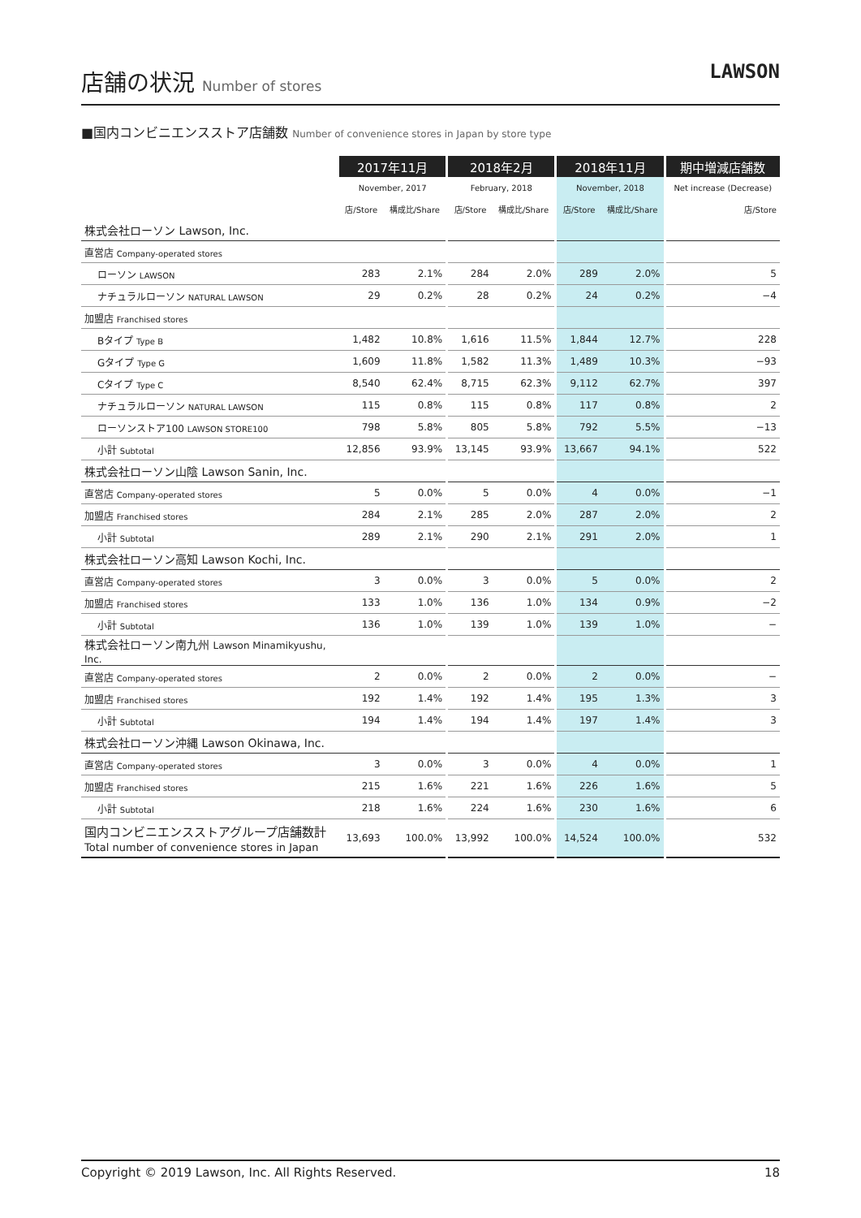店舗の状況 Number of stores
LAWSON
■国内コンビニエンスストア店舗数 Number of convenience stores in Japan by store type
| | 2017年11月 | | | 2018年2月 | | | 2018年11月 | | | 期中増減店舗数 |
| --- | --- | --- | --- | --- | --- | --- | --- | --- | --- | --- |
| | November, 2017 | | | February, 2018 | | | November, 2018 | | | Net increase (Decrease) |
| | 店/Store | 構成比/Share | | 店/Store | 構成比/Share | | 店/Store | 構成比/Share | | 店/Store |
| 株式会社ローソン Lawson, Inc. | | | | | | | | | | |
| 直営店 Company-operated stores | | | | | | | | | | |
| ローソン LAWSON | 283 | 2.1% | | 284 | 2.0% | | 289 | 2.0% | | 5 |
| ナチュラルローソン NATURAL LAWSON | 29 | 0.2% | | 28 | 0.2% | | 24 | 0.2% | | −4 |
| 加盟店 Franchised stores | | | | | | | | | | |
| Bタイプ Type B | 1,482 | 10.8% | | 1,616 | 11.5% | | 1,844 | 12.7% | | 228 |
| Gタイプ Type G | 1,609 | 11.8% | | 1,582 | 11.3% | | 1,489 | 10.3% | | −93 |
| Cタイプ Type C | 8,540 | 62.4% | | 8,715 | 62.3% | | 9,112 | 62.7% | | 397 |
| ナチュラルローソン NATURAL LAWSON | 115 | 0.8% | | 115 | 0.8% | | 117 | 0.8% | | 2 |
| ローソンストア100 LAWSON STORE100 | 798 | 5.8% | | 805 | 5.8% | | 792 | 5.5% | | −13 |
| 小計 Subtotal | 12,856 | 93.9% | | 13,145 | 93.9% | | 13,667 | 94.1% | | 522 |
| 株式会社ローソン山陰 Lawson Sanin, Inc. | | | | | | | | | | |
| 直営店 Company-operated stores | 5 | 0.0% | | 5 | 0.0% | | 4 | 0.0% | | −1 |
| 加盟店 Franchised stores | 284 | 2.1% | | 285 | 2.0% | | 287 | 2.0% | | 2 |
| 小計 Subtotal | 289 | 2.1% | | 290 | 2.1% | | 291 | 2.0% | | 1 |
| 株式会社ローソン高知 Lawson Kochi, Inc. | | | | | | | | | | |
| 直営店 Company-operated stores | 3 | 0.0% | | 3 | 0.0% | | 5 | 0.0% | | 2 |
| 加盟店 Franchised stores | 133 | 1.0% | | 136 | 1.0% | | 134 | 0.9% | | −2 |
| 小計 Subtotal | 136 | 1.0% | | 139 | 1.0% | | 139 | 1.0% | | − |
| 株式会社ローソン南九州 Lawson Minamikyushu, Inc. | | | | | | | | | | |
| 直営店 Company-operated stores | 2 | 0.0% | | 2 | 0.0% | | 2 | 0.0% | | − |
| 加盟店 Franchised stores | 192 | 1.4% | | 192 | 1.4% | | 195 | 1.3% | | 3 |
| 小計 Subtotal | 194 | 1.4% | | 194 | 1.4% | | 197 | 1.4% | | 3 |
| 株式会社ローソン沖縄 Lawson Okinawa, Inc. | | | | | | | | | | |
| 直営店 Company-operated stores | 3 | 0.0% | | 3 | 0.0% | | 4 | 0.0% | | 1 |
| 加盟店 Franchised stores | 215 | 1.6% | | 221 | 1.6% | | 226 | 1.6% | | 5 |
| 小計 Subtotal | 218 | 1.6% | | 224 | 1.6% | | 230 | 1.6% | | 6 |
| 国内コンビニエンスストアグループ店舗数計 Total number of convenience stores in Japan | 13,693 | 100.0% | | 13,992 | 100.0% | | 14,524 | 100.0% | | 532 |
Copyright © 2019 Lawson, Inc. All Rights Reserved. 18